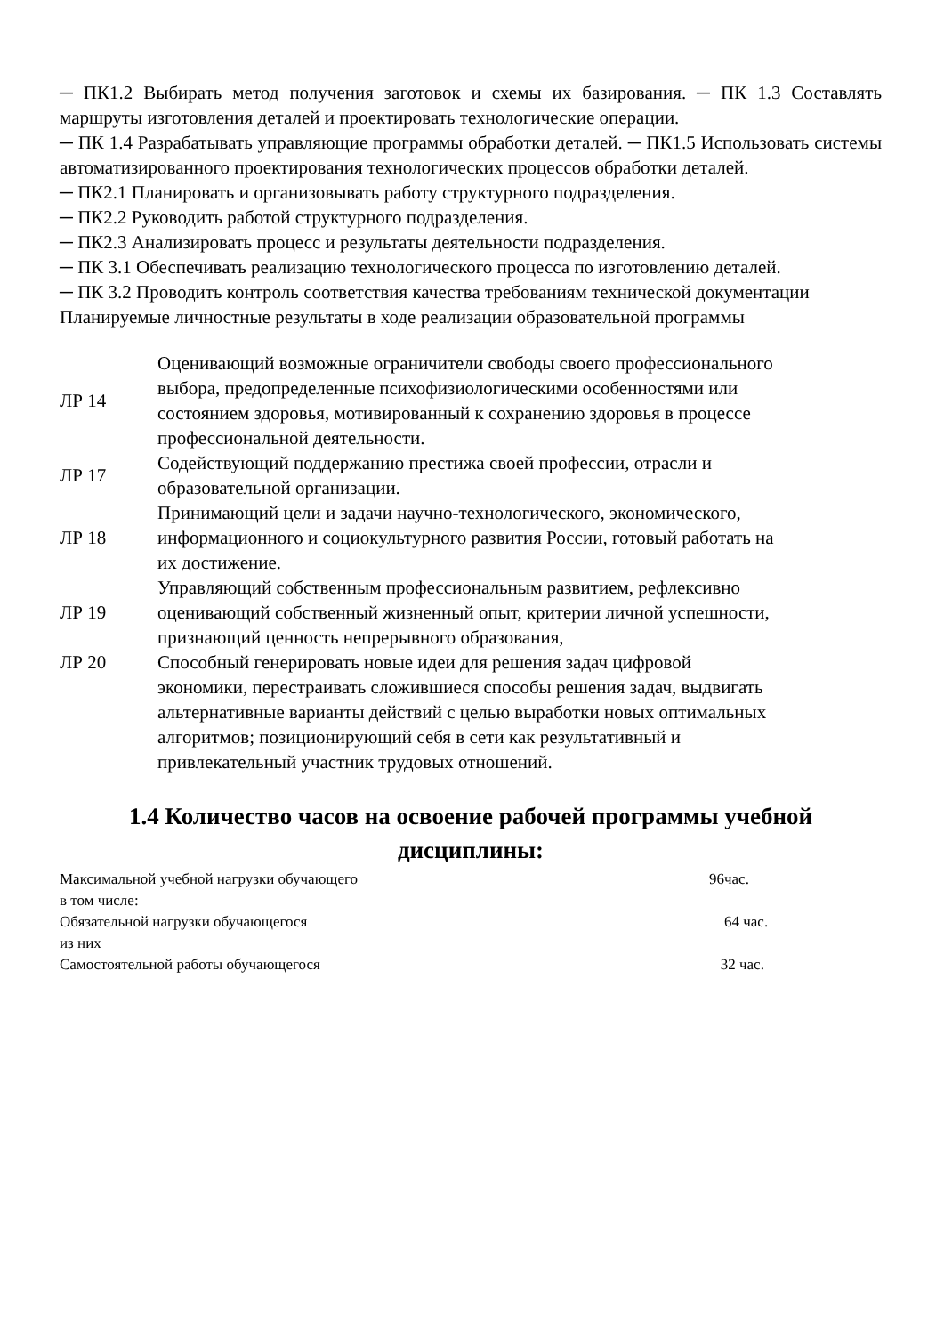─ ПК1.2 Выбирать метод получения заготовок и схемы их базирования. ─ ПК 1.3 Составлять маршруты изготовления деталей и проектировать технологические операции.
─ ПК 1.4 Разрабатывать управляющие программы обработки деталей. ─ ПК1.5 Использовать системы автоматизированного проектирования технологических процессов обработки деталей.
─ ПК2.1 Планировать и организовывать работу структурного подразделения.
─ ПК2.2 Руководить работой структурного подразделения.
─ ПК2.3 Анализировать процесс и результаты деятельности подразделения.
─ ПК 3.1 Обеспечивать реализацию технологического процесса по изготовлению деталей.
─ ПК 3.2 Проводить контроль соответствия качества требованиям технической документации
Планируемые личностные результаты в ходе реализации образовательной программы
| ЛР 14 | Оценивающий возможные ограничители свободы своего профессионального выбора, предопределенные психофизиологическими особенностями или состоянием здоровья, мотивированный к сохранению здоровья в процессе профессиональной деятельности. |
| ЛР 17 | Содействующий поддержанию престижа своей профессии, отрасли и образовательной организации. |
| ЛР 18 | Принимающий цели и задачи научно-технологического, экономического, информационного и социокультурного развития России, готовый работать на их достижение. |
| ЛР 19 | Управляющий собственным профессиональным развитием, рефлексивно оценивающий собственный жизненный опыт, критерии личной успешности, признающий ценность непрерывного образования, |
| ЛР 20 | Способный генерировать новые идеи для решения задач цифровой экономики, перестраивать сложившиеся способы решения задач, выдвигать альтернативные варианты действий с целью выработки новых оптимальных алгоритмов; позиционирующий себя в сети как результативный и привлекательный участник трудовых отношений. |
1.4 Количество часов на освоение рабочей программы учебной дисциплины:
| Максимальной учебной нагрузки обучающего | 96час. |
| в том числе: | |
| Обязательной нагрузки обучающегося | 64 час. |
| из них | |
| Самостоятельной работы обучающегося | 32 час. |